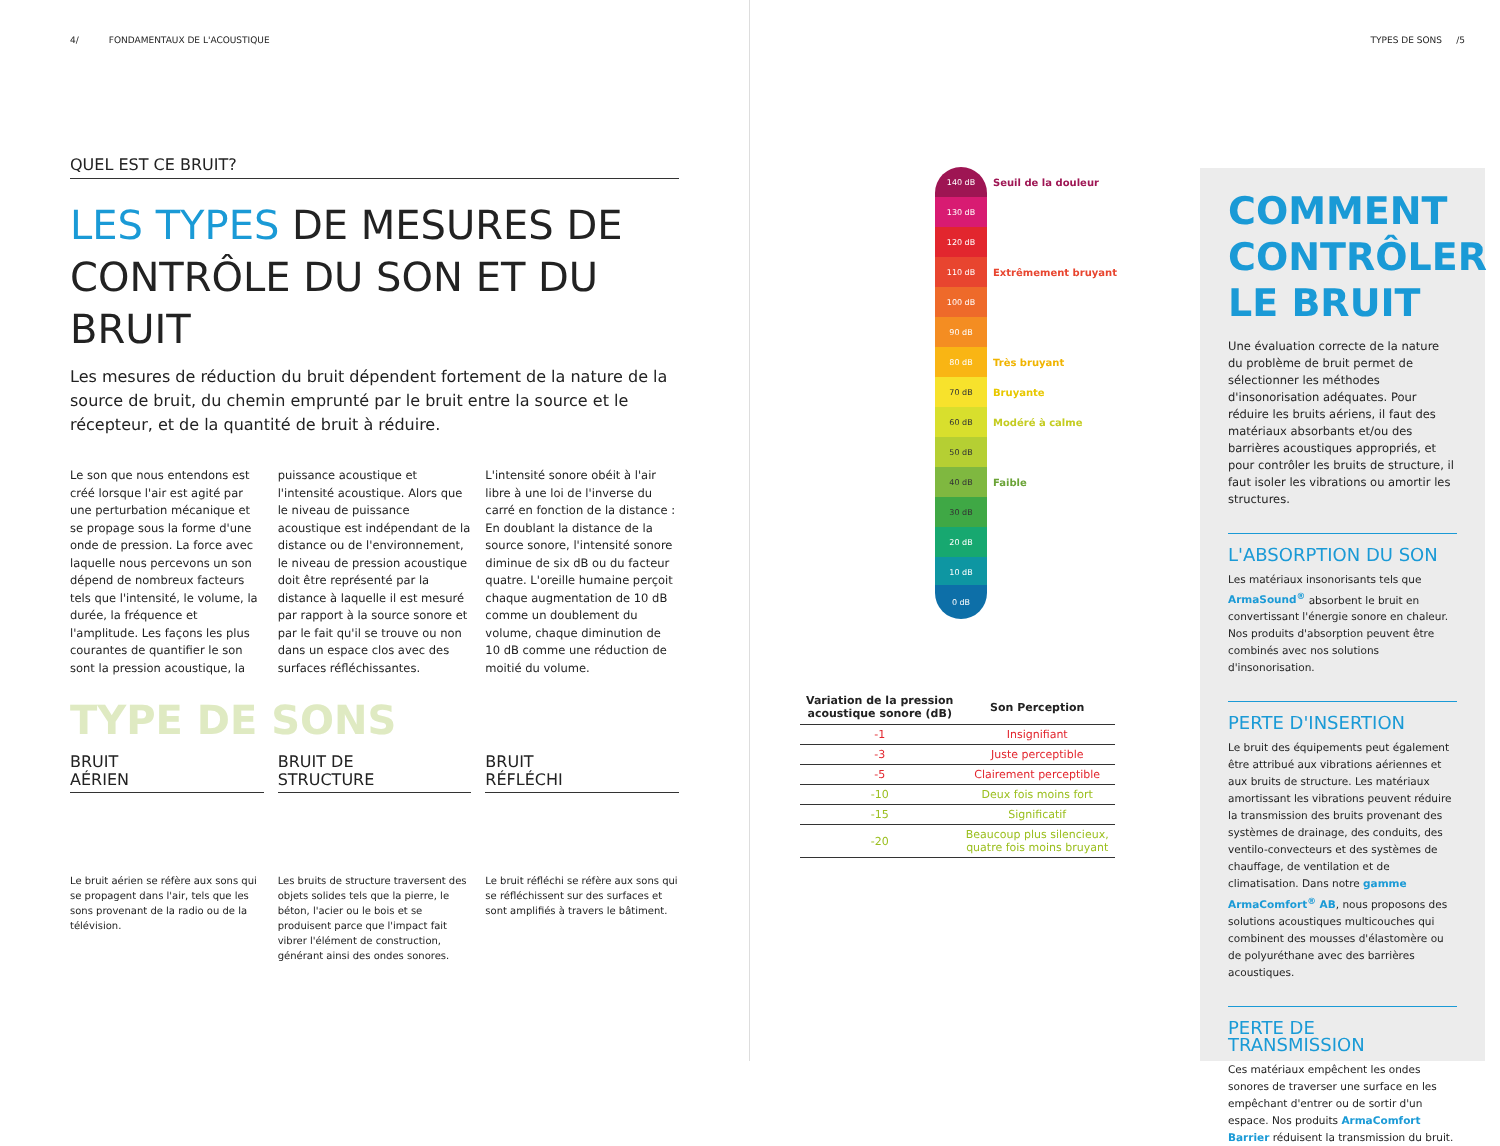4/ FONDAMENTAUX DE L'ACOUSTIQUE
QUEL EST CE BRUIT?
LES TYPES DE MESURES DE CONTRÔLE DU SON ET DU BRUIT
Les mesures de réduction du bruit dépendent fortement de la nature de la source de bruit, du chemin emprunté par le bruit entre la source et le récepteur, et de la quantité de bruit à réduire.
Le son que nous entendons est créé lorsque l'air est agité par une perturbation mécanique et se propage sous la forme d'une onde de pression. La force avec laquelle nous percevons un son dépend de nombreux facteurs tels que l'intensité, le volume, la durée, la fréquence et l'amplitude. Les façons les plus courantes de quantifier le son sont la pression acoustique, la
puissance acoustique et l'intensité acoustique. Alors que le niveau de puissance acoustique est indépendant de la distance ou de l'environnement, le niveau de pression acoustique doit être représenté par la distance à laquelle il est mesuré par rapport à la source sonore et par le fait qu'il se trouve ou non dans un espace clos avec des surfaces réfléchissantes.
L'intensité sonore obéit à l'air libre à une loi de l'inverse du carré en fonction de la distance :
En doublant la distance de la source sonore, l'intensité sonore diminue de six dB ou du facteur quatre. L'oreille humaine perçoit chaque augmentation de 10 dB comme un doublement du volume, chaque diminution de 10 dB comme une réduction de moitié du volume.
TYPE DE SONS
BRUIT
AÉRIEN
Le bruit aérien se réfère aux sons qui se propagent dans l'air, tels que les sons provenant de la radio ou de la télévision.
BRUIT DE
STRUCTURE
Les bruits de structure traversent des objets solides tels que la pierre, le béton, l'acier ou le bois et se produisent parce que l'impact fait vibrer l'élément de construction, générant ainsi des ondes sonores.
BRUIT
RÉFLÉCHI
Le bruit réfléchi se réfère aux sons qui se réfléchissent sur des surfaces et sont amplifiés à travers le bâtiment.
TYPES DE SONS /5
140 dB
Seuil de la douleur
130 dB
120 dB
110 dB
Extrêmement bruyant
100 dB
90 dB
80 dB
Très bruyant
70 dB
Bruyante
60 dB
Modéré à calme
50 dB
40 dB
Faible
30 dB
20 dB
10 dB
0 dB
| Variation de la pression acoustique sonore (dB) | Son Perception |
| --- | --- |
| -1 | Insignifiant |
| -3 | Juste perceptible |
| -5 | Clairement perceptible |
| -10 | Deux fois moins fort |
| -15 | Significatif |
| -20 | Beaucoup plus silencieux, quatre fois moins bruyant |
COMMENT CONTRÔLER LE BRUIT
Une évaluation correcte de la nature du problème de bruit permet de sélectionner les méthodes d'insonorisation adéquates. Pour réduire les bruits aériens, il faut des matériaux absorbants et/ou des barrières acoustiques appropriés, et pour contrôler les bruits de structure, il faut isoler les vibrations ou amortir les structures.
L'ABSORPTION DU SON
Les matériaux insonorisants tels que ArmaSound<sup>®</sup> absorbent le bruit en convertissant l'énergie sonore en chaleur. Nos produits d'absorption peuvent être combinés avec nos solutions d'insonorisation.
PERTE D'INSERTION
Le bruit des équipements peut également être attribué aux vibrations aériennes et aux bruits de structure. Les matériaux amortissant les vibrations peuvent réduire la transmission des bruits provenant des systèmes de drainage, des conduits, des ventilo-convecteurs et des systèmes de chauffage, de ventilation et de climatisation. Dans notre gamme ArmaComfort<sup>®</sup> AB, nous proposons des solutions acoustiques multicouches qui combinent des mousses d'élastomère ou de polyuréthane avec des barrières acoustiques.
PERTE DE TRANSMISSION
Ces matériaux empêchent les ondes sonores de traverser une surface en les empêchant d'entrer ou de sortir d'un espace. Nos produits ArmaComfort Barrier réduisent la transmission du bruit.